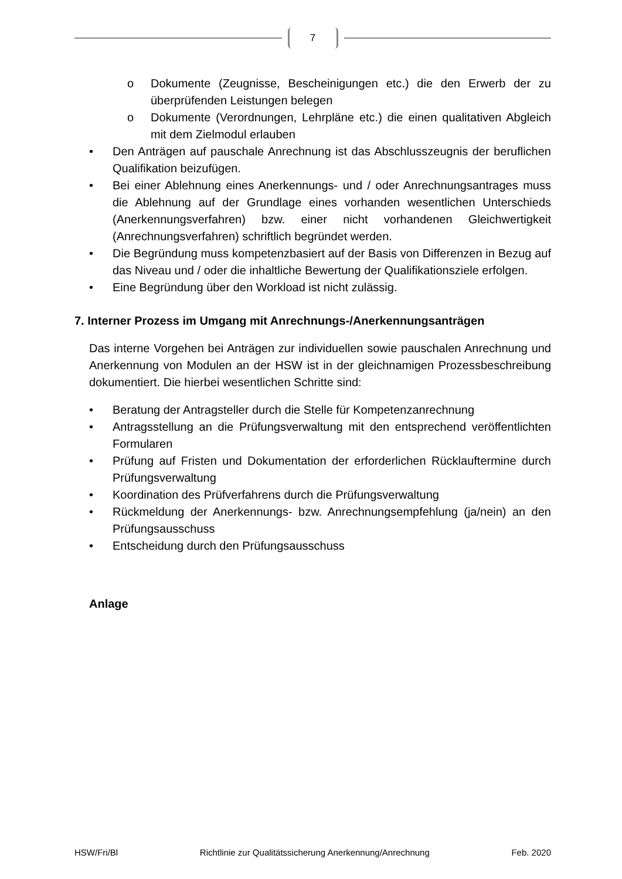7
o Dokumente (Zeugnisse, Bescheinigungen etc.) die den Erwerb der zu überprüfenden Leistungen belegen
o Dokumente (Verordnungen, Lehrpläne etc.) die einen qualitativen Abgleich mit dem Zielmodul erlauben
• Den Anträgen auf pauschale Anrechnung ist das Abschlusszeugnis der beruflichen Qualifikation beizufügen.
• Bei einer Ablehnung eines Anerkennungs- und / oder Anrechnungsantrages muss die Ablehnung auf der Grundlage eines vorhanden wesentlichen Unterschieds (Anerkennungsverfahren) bzw. einer nicht vorhandenen Gleichwertigkeit (Anrechnungsverfahren) schriftlich begründet werden.
• Die Begründung muss kompetenzbasiert auf der Basis von Differenzen in Bezug auf das Niveau und / oder die inhaltliche Bewertung der Qualifikationsziele erfolgen.
• Eine Begründung über den Workload ist nicht zulässig.
7. Interner Prozess im Umgang mit Anrechnungs-/Anerkennungsanträgen
Das interne Vorgehen bei Anträgen zur individuellen sowie pauschalen Anrechnung und Anerkennung von Modulen an der HSW ist in der gleichnamigen Prozessbeschreibung dokumentiert. Die hierbei wesentlichen Schritte sind:
• Beratung der Antragsteller durch die Stelle für Kompetenzanrechnung
• Antragsstellung an die Prüfungsverwaltung mit den entsprechend veröffentlichten Formularen
• Prüfung auf Fristen und Dokumentation der erforderlichen Rücklauftermine durch Prüfungsverwaltung
• Koordination des Prüfverfahrens durch die Prüfungsverwaltung
• Rückmeldung der Anerkennungs- bzw. Anrechnungsempfehlung (ja/nein) an den Prüfungsausschuss
• Entscheidung durch den Prüfungsausschuss
Anlage
HSW/Fri/Bl Richtlinie zur Qualitätssicherung Anerkennung/Anrechnung Feb. 2020